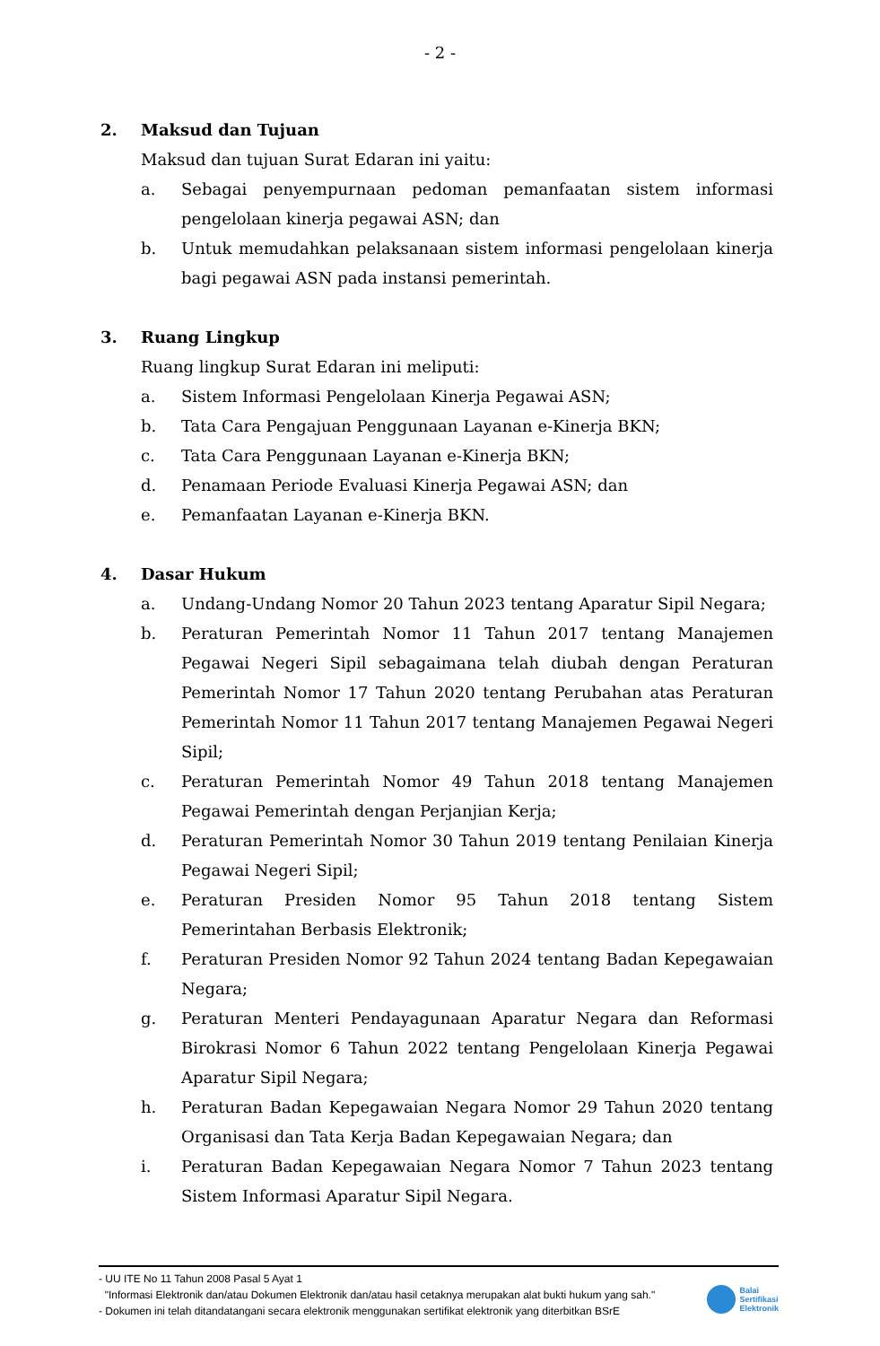- 2 -
2. Maksud dan Tujuan
Maksud dan tujuan Surat Edaran ini yaitu:
a. Sebagai penyempurnaan pedoman pemanfaatan sistem informasi pengelolaan kinerja pegawai ASN; dan
b. Untuk memudahkan pelaksanaan sistem informasi pengelolaan kinerja bagi pegawai ASN pada instansi pemerintah.
3. Ruang Lingkup
Ruang lingkup Surat Edaran ini meliputi:
a. Sistem Informasi Pengelolaan Kinerja Pegawai ASN;
b. Tata Cara Pengajuan Penggunaan Layanan e-Kinerja BKN;
c. Tata Cara Penggunaan Layanan e-Kinerja BKN;
d. Penamaan Periode Evaluasi Kinerja Pegawai ASN; dan
e. Pemanfaatan Layanan e-Kinerja BKN.
4. Dasar Hukum
a. Undang-Undang Nomor 20 Tahun 2023 tentang Aparatur Sipil Negara;
b. Peraturan Pemerintah Nomor 11 Tahun 2017 tentang Manajemen Pegawai Negeri Sipil sebagaimana telah diubah dengan Peraturan Pemerintah Nomor 17 Tahun 2020 tentang Perubahan atas Peraturan Pemerintah Nomor 11 Tahun 2017 tentang Manajemen Pegawai Negeri Sipil;
c. Peraturan Pemerintah Nomor 49 Tahun 2018 tentang Manajemen Pegawai Pemerintah dengan Perjanjian Kerja;
d. Peraturan Pemerintah Nomor 30 Tahun 2019 tentang Penilaian Kinerja Pegawai Negeri Sipil;
e. Peraturan Presiden Nomor 95 Tahun 2018 tentang Sistem Pemerintahan Berbasis Elektronik;
f. Peraturan Presiden Nomor 92 Tahun 2024 tentang Badan Kepegawaian Negara;
g. Peraturan Menteri Pendayagunaan Aparatur Negara dan Reformasi Birokrasi Nomor 6 Tahun 2022 tentang Pengelolaan Kinerja Pegawai Aparatur Sipil Negara;
h. Peraturan Badan Kepegawaian Negara Nomor 29 Tahun 2020 tentang Organisasi dan Tata Kerja Badan Kepegawaian Negara; dan
i. Peraturan Badan Kepegawaian Negara Nomor 7 Tahun 2023 tentang Sistem Informasi Aparatur Sipil Negara.
- UU ITE No 11 Tahun 2008 Pasal 5 Ayat 1
"Informasi Elektronik dan/atau Dokumen Elektronik dan/atau hasil cetaknya merupakan alat bukti hukum yang sah."
- Dokumen ini telah ditandatangani secara elektronik menggunakan sertifikat elektronik yang diterbitkan BSrE
Balai
Sertifikasi
Elektronik